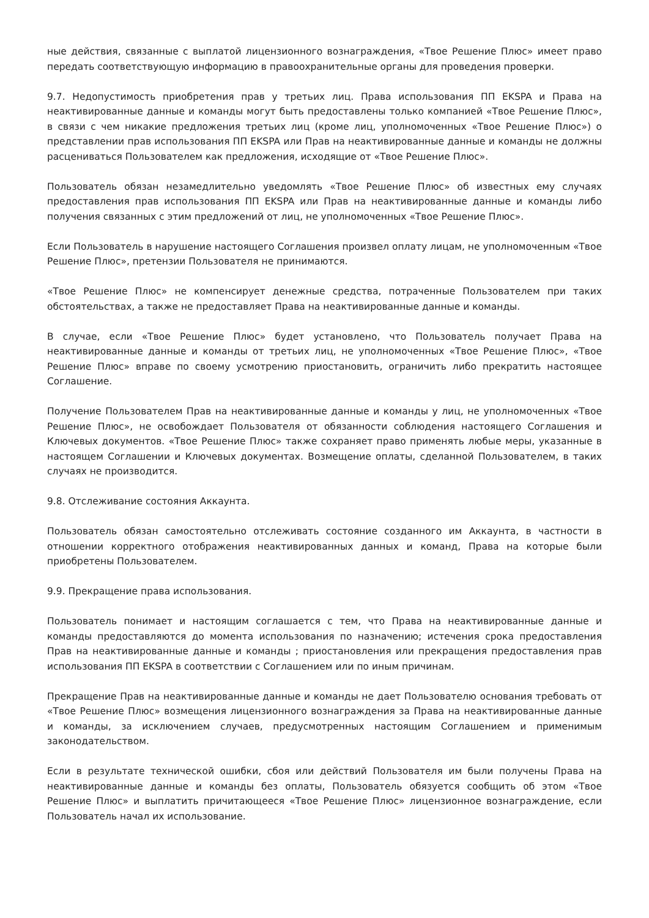ные действия, связанные с выплатой лицензионного вознаграждения, «Твое Решение Плюс» имеет право передать соответствующую информацию в правоохранительные органы для проведения проверки.
9.7. Недопустимость приобретения прав у третьих лиц. Права использования ПП EKSPA и Права на неактивированные данные и команды могут быть предоставлены только компанией «Твое Решение Плюс», в связи с чем никакие предложения третьих лиц (кроме лиц, уполномоченных «Твое Решение Плюс») о представлении прав использования ПП EKSPA или Прав на неактивированные данные и команды не должны расцениваться Пользователем как предложения, исходящие от «Твое Решение Плюс».
Пользователь обязан незамедлительно уведомлять «Твое Решение Плюс» об известных ему случаях предоставления прав использования ПП EKSPA или Прав на неактивированные данные и команды либо получения связанных с этим предложений от лиц, не уполномоченных «Твое Решение Плюс».
Если Пользователь в нарушение настоящего Соглашения произвел оплату лицам, не уполномоченным «Твое Решение Плюс», претензии Пользователя не принимаются.
«Твое Решение Плюс» не компенсирует денежные средства, потраченные Пользователем при таких обстоятельствах, а также не предоставляет Права на неактивированные данные и команды.
В случае, если «Твое Решение Плюс» будет установлено, что Пользователь получает Права на неактивированные данные и команды от третьих лиц, не уполномоченных «Твое Решение Плюс», «Твое Решение Плюс» вправе по своему усмотрению приостановить, ограничить либо прекратить настоящее Соглашение.
Получение Пользователем Прав на неактивированные данные и команды у лиц, не уполномоченных «Твое Решение Плюс», не освобождает Пользователя от обязанности соблюдения настоящего Соглашения и Ключевых документов. «Твое Решение Плюс» также сохраняет право применять любые меры, указанные в настоящем Соглашении и Ключевых документах. Возмещение оплаты, сделанной Пользователем, в таких случаях не производится.
9.8. Отслеживание состояния Аккаунта.
Пользователь обязан самостоятельно отслеживать состояние созданного им Аккаунта, в частности в отношении корректного отображения неактивированных данных и команд, Права на которые были приобретены Пользователем.
9.9. Прекращение права использования.
Пользователь понимает и настоящим соглашается с тем, что Права на неактивированные данные и команды предоставляются до момента использования по назначению; истечения срока предоставления Прав на неактивированные данные и команды ; приостановления или прекращения предоставления прав использования ПП EKSPA в соответствии с Соглашением или по иным причинам.
Прекращение Прав на неактивированные данные и команды не дает Пользователю основания требовать от «Твое Решение Плюс» возмещения лицензионного вознаграждения за Права на неактивированные данные и команды, за исключением случаев, предусмотренных настоящим Соглашением и применимым законодательством.
Если в результате технической ошибки, сбоя или действий Пользователя им были получены Права на неактивированные данные и команды без оплаты, Пользователь обязуется сообщить об этом «Твое Решение Плюс» и выплатить причитающееся «Твое Решение Плюс» лицензионное вознаграждение, если Пользователь начал их использование.